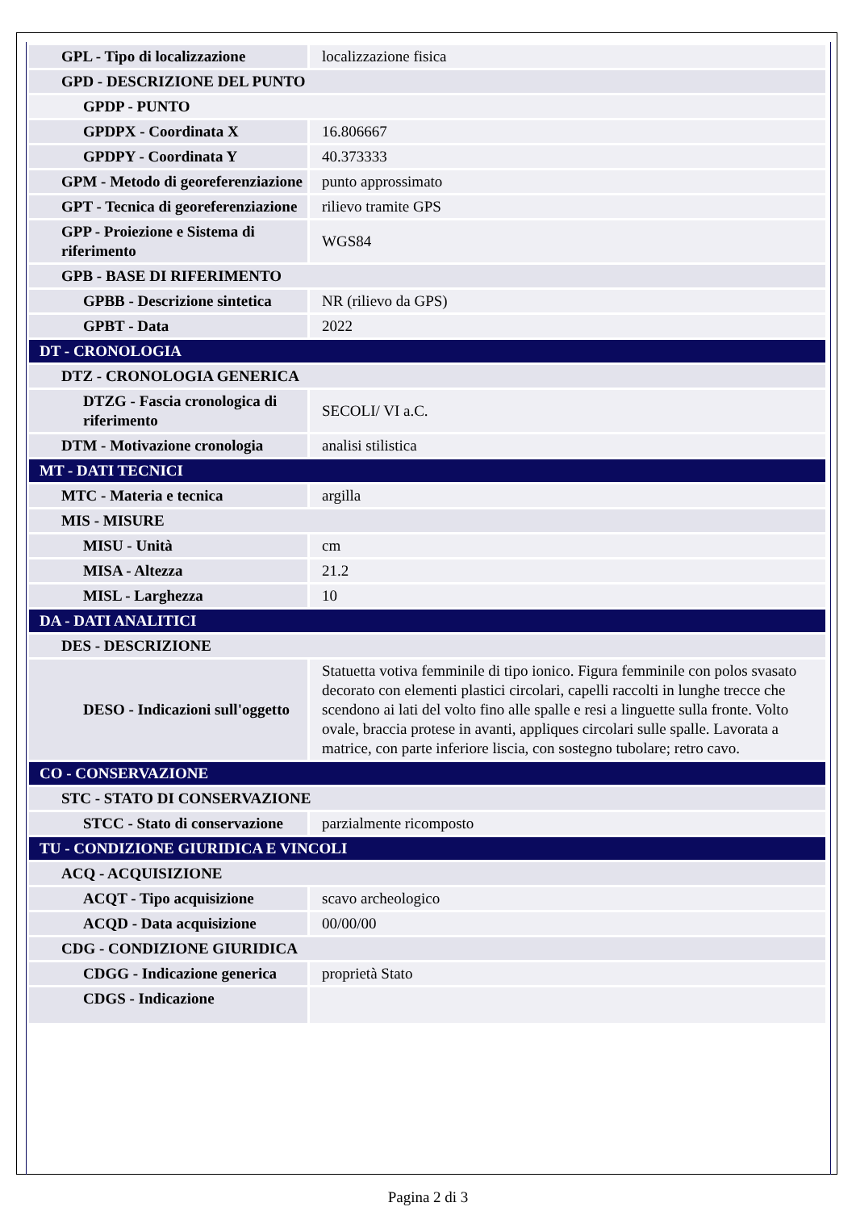| GPL - Tipo di localizzazione | localizzazione fisica |
| GPD - DESCRIZIONE DEL PUNTO | |
| GPDP - PUNTO | |
| GPDPX - Coordinata X | 16.806667 |
| GPDPY - Coordinata Y | 40.373333 |
| GPM - Metodo di georeferenziazione | punto approssimato |
| GPT - Tecnica di georeferenziazione | rilievo tramite GPS |
| GPP - Proiezione e Sistema di riferimento | WGS84 |
| GPB - BASE DI RIFERIMENTO | |
| GPBB - Descrizione sintetica | NR (rilievo da GPS) |
| GPBT - Data | 2022 |
| DT - CRONOLOGIA | |
| DTZ - CRONOLOGIA GENERICA | |
| DTZG - Fascia cronologica di riferimento | SECOLI/ VI a.C. |
| DTM - Motivazione cronologia | analisi stilistica |
| MT - DATI TECNICI | |
| MTC - Materia e tecnica | argilla |
| MIS - MISURE | |
| MISU - Unità | cm |
| MISA - Altezza | 21.2 |
| MISL - Larghezza | 10 |
| DA - DATI ANALITICI | |
| DES - DESCRIZIONE | |
| DESO - Indicazioni sull'oggetto | Statuetta votiva femminile di tipo ionico. Figura femminile con polos svasato decorato con elementi plastici circolari, capelli raccolti in lunghe trecce che scendono ai lati del volto fino alle spalle e resi a linguette sulla fronte. Volto ovale, braccia protese in avanti, appliques circolari sulle spalle. Lavorata a matrice, con parte inferiore liscia, con sostegno tubolare; retro cavo. |
| CO - CONSERVAZIONE | |
| STC - STATO DI CONSERVAZIONE | |
| STCC - Stato di conservazione | parzialmente ricomposto |
| TU - CONDIZIONE GIURIDICA E VINCOLI | |
| ACQ - ACQUISIZIONE | |
| ACQT - Tipo acquisizione | scavo archeologico |
| ACQD - Data acquisizione | 00/00/00 |
| CDG - CONDIZIONE GIURIDICA | |
| CDGG - Indicazione generica | proprietà Stato |
| CDGS - Indicazione | |
Pagina 2 di 3